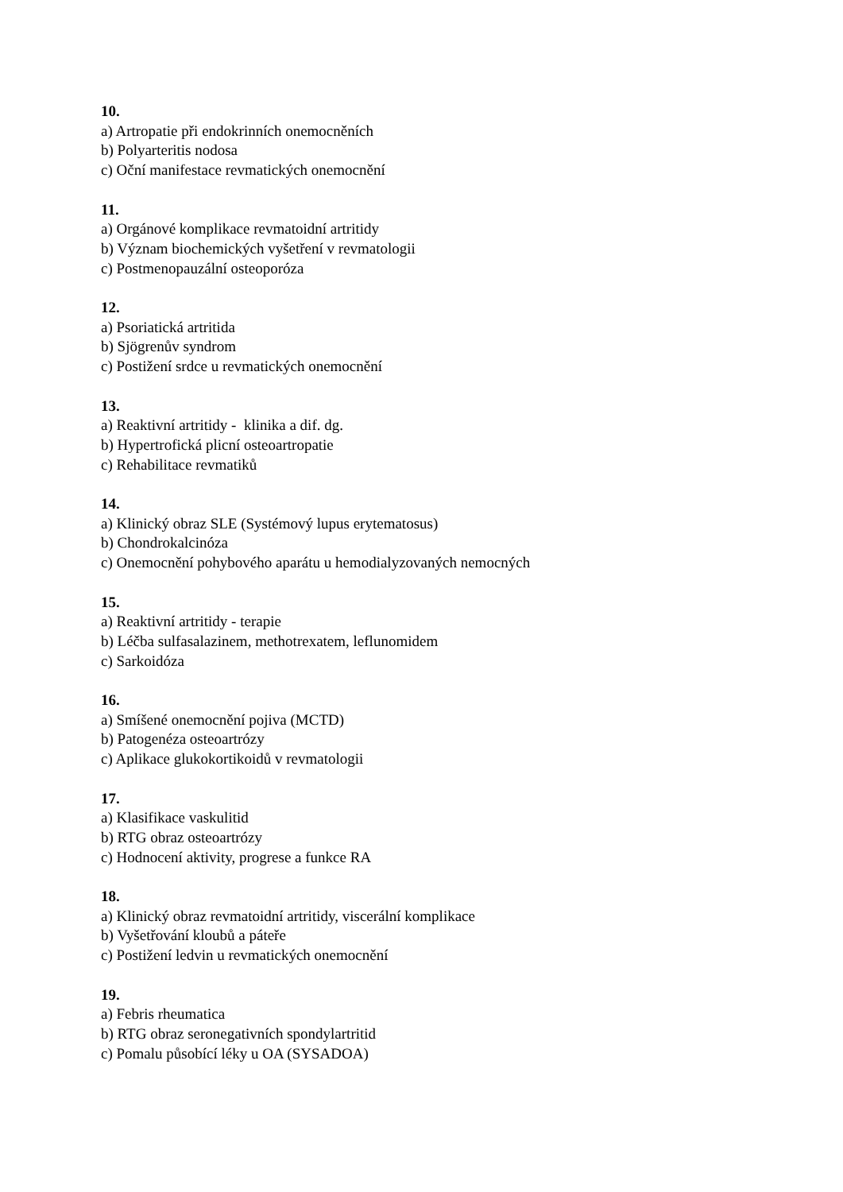10.
a) Artropatie při endokrinních onemocněních
b) Polyarteritis nodosa
c) Oční manifestace revmatických onemocnění
11.
a) Orgánové komplikace revmatoidní artritidy
b) Význam biochemických vyšetření v revmatologii
c) Postmenopauzální osteoporóza
12.
a) Psoriatická artritida
b) Sjögrenův syndrom
c) Postižení srdce u revmatických onemocnění
13.
a) Reaktivní artritidy - klinika a dif. dg.
b) Hypertrofická plicní osteoartropatie
c) Rehabilitace revmatiků
14.
a) Klinický obraz SLE (Systémový lupus erytematosus)
b) Chondrokalcinóza
c) Onemocnění pohybového aparátu u hemodialyzovaných nemocných
15.
a) Reaktivní artritidy - terapie
b) Léčba sulfasalazinem, methotrexatem, leflunomidem
c) Sarkoidóza
16.
a) Smíšené onemocnění pojiva (MCTD)
b) Patogenéza osteoartrózy
c) Aplikace glukokortikoidů v revmatologii
17.
a) Klasifikace vaskulitid
b) RTG obraz osteoartrózy
c) Hodnocení aktivity, progrese a funkce RA
18.
a) Klinický obraz revmatoidní artritidy, viscerální komplikace
b) Vyšetřování kloubů a páteře
c) Postižení ledvin u revmatických onemocnění
19.
a) Febris rheumatica
b) RTG obraz seronegativních spondylartritid
c) Pomalu působící léky u OA (SYSADOA)